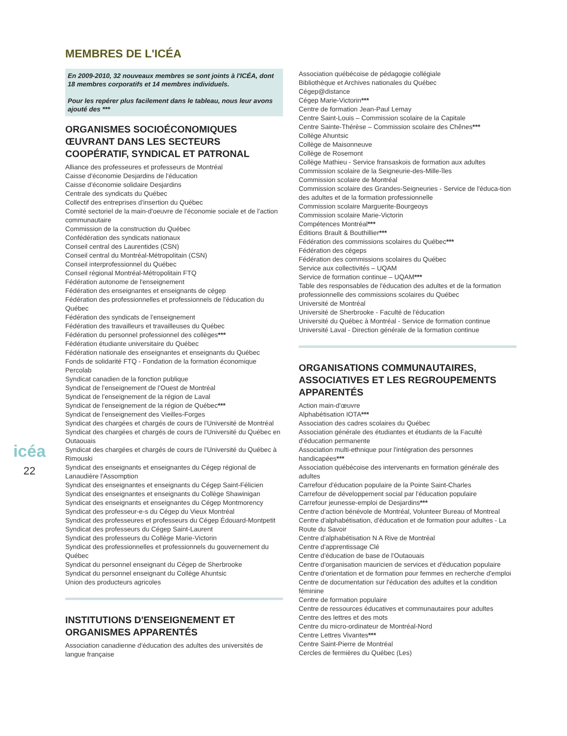icéa
22
MEMBRES DE L'ICÉA
En 2009-2010, 32 nouveaux membres se sont joints à l'ICÉA, dont 18 membres corporatifs et 14 membres individuels.
Pour les repérer plus facilement dans le tableau, nous leur avons ajouté des ***
ORGANISMES SOCIOÉCONOMIQUES ŒUVRANT DANS LES SECTEURS COOPÉRATIF, SYNDICAL ET PATRONAL
Alliance des professeures et professeurs de Montréal
Caisse d'économie Desjardins de l'éducation
Caisse d'économie solidaire Desjardins
Centrale des syndicats du Québec
Collectif des entreprises d'insertion du Québec
Comité sectoriel de la main-d'oeuvre de l'économie sociale et de l'action communautaire
Commission de la construction du Québec
Confédération des syndicats nationaux
Conseil central des Laurentides (CSN)
Conseil central du Montréal-Métropolitain (CSN)
Conseil interprofessionnel du Québec
Conseil régional Montréal-Métropolitain FTQ
Fédération autonome de l'enseignement
Fédération des enseignantes et enseignants de cégep
Fédération des professionnelles et professionnels de l'éducation du Québec
Fédération des syndicats de l'enseignement
Fédération des travailleurs et travailleuses du Québec
Fédération du personnel professionnel des collèges***
Fédération étudiante universitaire du Québec
Fédération nationale des enseignantes et enseignants du Québec
Fonds de solidarité FTQ - Fondation de la formation économique
Percolab
Syndicat canadien de la fonction publique
Syndicat de l'enseignement de l'Ouest de Montréal
Syndicat de l'enseignement de la région de Laval
Syndicat de l'enseignement de la région de Québec***
Syndicat de l'enseignement des Vieilles-Forges
Syndicat des chargées et chargés de cours de l'Université de Montréal
Syndicat des chargées et chargés de cours de l'Université du Québec en Outaouais
Syndicat des chargées et chargés de cours de l'Université du Québec à Rimouski
Syndicat des enseignants et enseignantes du Cégep régional de Lanaudière l'Assomption
Syndicat des enseignantes et enseignants du Cégep Saint-Félicien
Syndicat des enseignantes et enseignants du Collège Shawinigan
Syndicat des enseignants et enseignantes du Cégep Montmorency
Syndicat des professeur-e-s du Cégep du Vieux Montréal
Syndicat des professeures et professeurs du Cégep Édouard-Montpetit
Syndicat des professeurs du Cégep Saint-Laurent
Syndicat des professeurs du Collège Marie-Victorin
Syndicat des professionnelles et professionnels du gouvernement du Québec
Syndicat du personnel enseignant du Cégep de Sherbrooke
Syndicat du personnel enseignant du Collège Ahuntsic
Union des producteurs agricoles
INSTITUTIONS D'ENSEIGNEMENT ET ORGANISMES APPARENTÉS
Association canadienne d'éducation des adultes des universités de langue française
Association québécoise de pédagogie collégiale
Bibliothèque et Archives nationales du Québec
Cégep@distance
Cégep Marie-Victorin***
Centre de formation Jean-Paul Lemay
Centre Saint-Louis – Commission scolaire de la Capitale
Centre Sainte-Thérèse – Commission scolaire des Chênes***
Collège Ahuntsic
Collège de Maisonneuve
Collège de Rosemont
Collège Mathieu - Service fransaskois de formation aux adultes
Commission scolaire de la Seigneurie-des-Mille-îles
Commission scolaire de Montréal
Commission scolaire des Grandes-Seigneuries - Service de l'éduca-tion des adultes et de la formation professionnelle
Commission scolaire Marguerite-Bourgeoys
Commission scolaire Marie-Victorin
Compétences Montréal***
Éditions Brault & Bouthillier***
Fédération des commissions scolaires du Québec***
Fédération des cégeps
Fédération des commissions scolaires du Québec
Service aux collectivités – UQAM
Service de formation continue – UQAM***
Table des responsables de l'éducation des adultes et de la formation professionnelle des commissions scolaires du Québec
Université de Montréal
Université de Sherbrooke - Faculté de l'éducation
Université du Québec à Montréal - Service de formation continue
Université Laval - Direction générale de la formation continue
ORGANISATIONS COMMUNAUTAIRES, ASSOCIATIVES ET LES REGROUPEMENTS APPARENTÉS
Action main-d'œuvre
Alphabétisation IOTA***
Association des cadres scolaires du Québec
Association générale des étudiantes et étudiants de la Faculté d'éducation permanente
Association multi-ethnique pour l'intégration des personnes handicapées***
Association québécoise des intervenants en formation générale des adultes
Carrefour d'éducation populaire de la Pointe Saint-Charles
Carrefour de développement social par l'éducation populaire
Carrefour jeunesse-emploi de Desjardins***
Centre d'action bénévole de Montréal, Volunteer Bureau of Montreal
Centre d'alphabétisation, d'éducation et de formation pour adultes - La Route du Savoir
Centre d'alphabétisation N A Rive de Montréal
Centre d'apprentissage Clé
Centre d'éducation de base de l'Outaouais
Centre d'organisation mauricien de services et d'éducation populaire
Centre d'orientation et de formation pour femmes en recherche d'emploi
Centre de documentation sur l'éducation des adultes et la condition féminine
Centre de formation populaire
Centre de ressources éducatives et communautaires pour adultes
Centre des lettres et des mots
Centre du micro-ordinateur de Montréal-Nord
Centre Lettres Vivantes***
Centre Saint-Pierre de Montréal
Cercles de fermières du Québec (Les)